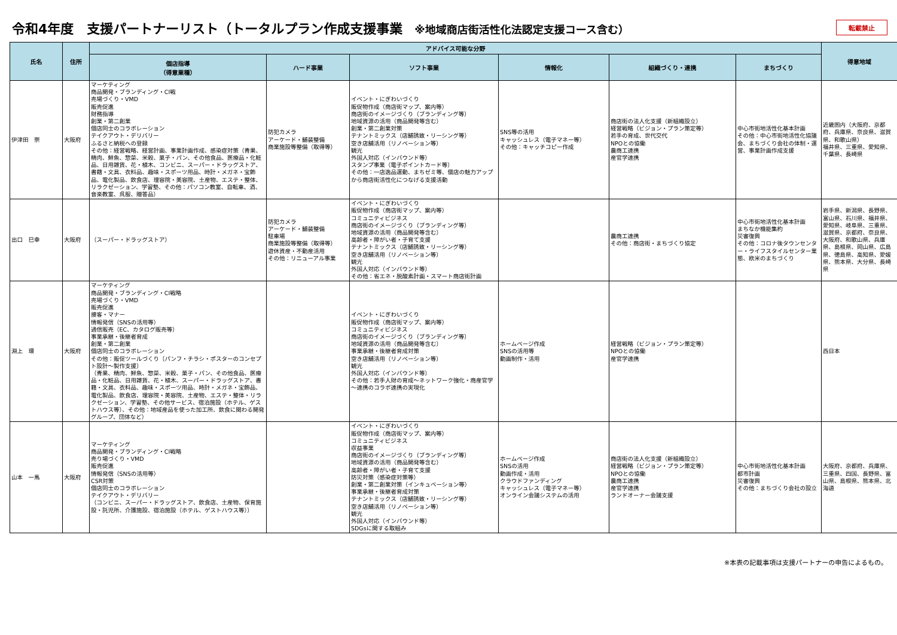令和4年度　支援パートナーリスト（トータルプラン作成支援事業 ※地域商店街活性化法認定支援コース含む）
転載禁止
| 氏名 | 住所 | アドバイス可能な分野 | | | | | | 得意地域 |
| --- | --- | --- | --- | --- | --- | --- | --- | --- |
| | | 個店指導 （得意業種） | ハード事業 | ソフト事業 | 情報化 | 組織づくり・連携 | まちづくり | |
| 伊津田 崇 | 大阪府 | マーケティング 商品開発・ブランディング・CI戦 売場づくり・VMD 販売促進 財務指導 創業・第二創業 個店同士のコラボレーション テイクアウト・デリバリー ふるさと納税への登録 その他：経営戦略、経営計画、事業計画作成、感染症対策（青果、精肉、鮮魚、惣菜、米穀、菓子・パン、その他食品、医療品・化粧品、日用雑貨、花・植木、コンビニ、スーパー・ドラッグストア、書籍・文具、衣料品、趣味・スポーツ用品、時計・メガネ・宝飾品、電化製品、飲食店、理容院・美容院、土産物、エステ・整体、リラクゼーション、学習塾、その他：パソコン教室、自転車、酒、音楽教室、呉服、贈答品） | 防犯カメラ アーケード・舗装整備 商業施設等整備（取得等） | イベント・にぎわいづくり 販促物作成（商店街マップ、案内等） 商店街のイメージづくり（ブランディング等） 地域資源の活用（商品開発等含む） 創業・第二創業対策 テナントミックス（店舗誘致・リーシング等） 空き店舗活用（リノベーション等） 観光 外国人対応（インバウンド等） スタンプ事業（電子ポイントカード等） その他：一店逸品運動、まちゼミ等、個店の魅力アップから商店街活性化につなげる支援活動 | SNS等の活用 キャッシュレス（電子マネー等） その他：キャッチコピー作成 | 商店街の法人化支援（新組織設立） 経営戦略（ビジョン・プラン策定等） 若手の育成、世代交代 NPOとの協働 農商工連携 産官学連携 | 中心市街地活性化基本計画 その他：中心市街地活性化協議会、まちづくり会社の体制・運営、事業計画作成支援 | 近畿圏内（大阪府、京都府、兵庫県、奈良県、滋賀県、和歌山県） 福井県、三重県、愛知県、千葉県、長崎県 |
| 出口 巳幸 | 大阪府 | （スーパー・ドラッグストア） | 防犯カメラ アーケード・舗装整備 駐車場 商業施設等整備（取得等） 遊休資産・不動産活用 その他：リニューアル事業 | イベント・にぎわいづくり 販促物作成（商店街マップ、案内等） コミュニティビジネス 商店街のイメージづくり（ブランディング等） 地域資源の活用（商品開発等含む） 高齢者・障がい者・子育て支援 テナントミックス（店舗誘致・リーシング等） 空き店舗活用（リノベーション等） 観光 外国人対応（インバウンド等） その他：省エネ・脱酸素計画・スマート商店街計画 | | 農商工連携 その他：商店街・まちづくり協定 | 中心市街地活性化基本計画 まちなか機能集約 災害復興 その他：コロナ後タウンセンター・ライフスタイルセンター業態、欧米のまちづくり | 岩手県、新潟県、長野県、富山県、石川県、福井県、愛知県、岐阜県、三重県、滋賀県、京都府、奈良県、大阪府、和歌山県、兵庫県、島根県、岡山県、広島県、徳島県、高知県、愛媛県、熊本県、大分県、長崎県 |
| 淵上 環 | 大阪府 | マーケティング 商品開発・ブランディング・CI戦略 売場づくり・VMD 販売促進 接客・マナー 情報発信（SNSの活用等） 通信販売（EC、カタログ販売等） 事業承継・後継者育成 創業・第二創業 個店同士のコラボレーション その他：販促ツールづくり〔パンフ・チラシ・ポスターのコンセプト設計～製作支援〕 （青果、精肉、鮮魚、惣菜、米穀、菓子・パン、その他食品、医療品・化粧品、日用雑貨、花・植木、スーパー・ドラッグストア、書籍・文具、衣料品、趣味・スポーツ用品、時計・メガネ・宝飾品、電化製品、飲食店、理容院・美容院、土産物、エステ・整体・リラクゼーション、学習塾、その他サービス、宿泊施設（ホテル、ゲストハウス等）、その他：地域産品を使った加工所、飲食に関わる開発グループ、団体など） | | イベント・にぎわいづくり 販促物作成（商店街マップ、案内等） コミュニティビジネス 商店街のイメージづくり（ブランディング等） 地域資源の活用（商品開発等含む） 事業承継・後継者育成対策 空き店舗活用（リノベーション等） 観光 外国人対応（インバウンド等） その他：若手人財の育成～ネットワーク強化・商産官学～連携のコラボ連携の実現化 | ホームページ作成 SNSの活用等 動画制作・活用 | 経営戦略（ビジョン・プラン策定等） NPOとの協働 産官学連携 | | 西日本 |
| 山本 一馬 | 大阪府 | マーケティング 商品開発・ブランディング・CI戦略 売り場づくり・VMD 販売促進 情報発信（SNSの活用等） CSR対策 個店同士のコラボレーション テイクアウト・デリバリー （コンビニ、スーパー・ドラッグストア、飲食店、土産物、保育施設・託児所、介護施設、宿泊施設（ホテル、ゲストハウス等）） | | イベント・にぎわいづくり 販促物作成（商店街マップ、案内等） コミュニティビジネス 収益事業 商店街のイメージづくり（ブランディング等） 地域資源の活用（商品開発等含む） 高齢者・障がい者・子育て支援 防災対策（感染症対策等） 創業・第二創業対策（インキュベーション等） 事業承継・後継者育成対策 テナントミックス（店舗誘致・リーシング等） 空き店舗活用（リノベーション等） 観光 外国人対応（インバウンド等） SDGsに関する取組み | ホームページ作成 SNSの活用 動画作成・活用 クラウドファンディング キャッシュレス（電子マネー等） オンライン会議システムの活用 | 商店街の法人化支援（新組織設立） 経営戦略（ビジョン・プラン策定等） NPOとの協働 農商工連携 産官学連携 ランドオーナー会議支援 | 中心市街地活性化基本計画 都市計画 災害復興 その他：まちづくり会社の設立 | 大阪府、京都府、兵庫県、三重県、四国、長野県、富山県、島根県、熊本県、北海道 |
※本表の記載事項は支援パートナーの申告によるもの。